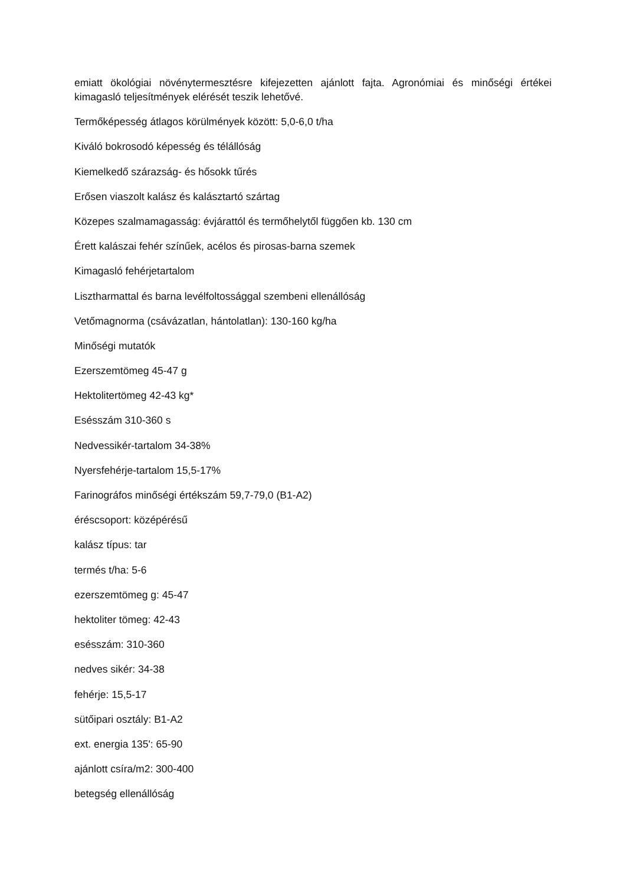emiatt ökológiai növénytermesztésre kifejezetten ajánlott fajta. Agronómiai és minőségi értékei kimagasló teljesítmények elérését teszik lehetővé.
Termőképesség átlagos körülmények között: 5,0-6,0 t/ha
Kiváló bokrosodó képesség és télállóság
Kiemelkedő szárazság- és hősokk tűrés
Erősen viaszolt kalász és kalásztartó szártag
Közepes szalmamagasság: évjárattól és termőhelytől függően kb. 130 cm
Érett kalászai fehér színűek, acélos és pirosas-barna szemek
Kimagasló fehérjetartalom
Lisztharmattal és barna levélfoltossággal szembeni ellenállóság
Vetőmagnorma (csávázatlan, hántolatlan): 130-160 kg/ha
Minőségi mutatók
Ezerszemtömeg 45-47 g
Hektolitertömeg 42-43 kg*
Esésszám 310-360 s
Nedvessikér-tartalom 34-38%
Nyersfehérje-tartalom 15,5-17%
Farinográfos minőségi értékszám 59,7-79,0 (B1-A2)
éréscsoport: középérésű
kalász típus: tar
termés t/ha: 5-6
ezerszemtömeg g: 45-47
hektoliter tömeg: 42-43
esésszám: 310-360
nedves sikér: 34-38
fehérje: 15,5-17
sütőipari osztály: B1-A2
ext. energia 135': 65-90
ajánlott csíra/m2: 300-400
betegség ellenállóság